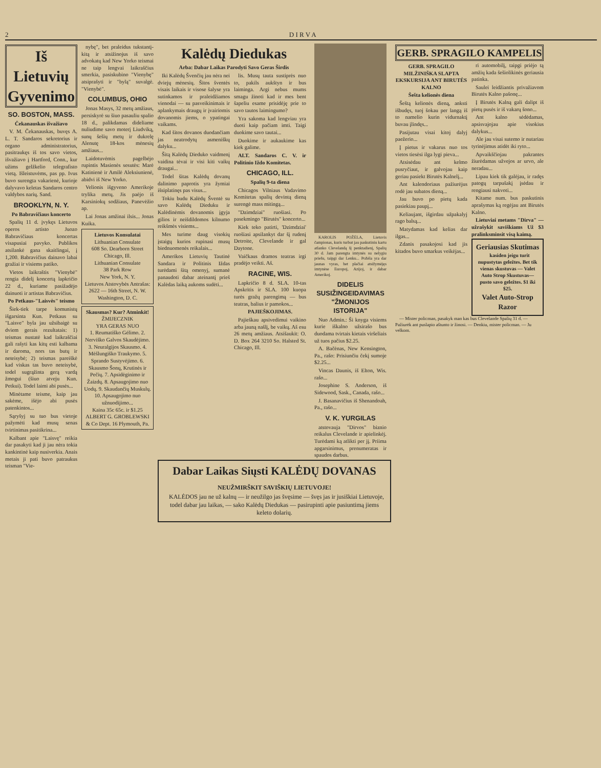2 D I R V A
Iš Lietuvių Gyvenimo
SO. BOSTON, MASS.
Čekanauskas išvažiavo
V. M. Čekanauskas, buvęs A. L. T. Sandaros sekretorius ir organo administratorius, pasitraukęs iš tos savo vietos, išvažiavo į Hartford, Conn., kur užims gelžkelio telegrafisto vietą. Išleistuvėms, pas pp. Ivus buvo surengta vakarienė, kurioje dalyvavo keletas Sandaros centro valdybos narių. Sand.
BROOKLYN, N. Y.
Po Babravičiaus koncerto
Spalių 11 d. įvykęs Lietuvos operos artisto Juozo Babravičiaus koncertas visapusiai pavyko. Publikos atsilankė gana skaitlingai, į 1,200. Babravičius dainavo labai gražiai ir visiems patiko.
Vietos laikraštis "Vienybė" rengia didelį koncertą lapkričio 22 d., kuriame pasižadėjo dainuoti ir artistas Babravičius.
Po Petkaus-"Laisvės" teismo
Šiek-tiek tarpe komunistų išgarsinta Kun. Petkaus su "Laisve" byla jau užsibaigė su dviem gerais rezultatais: 1) teismas nustatė kad laikraščiai gali rašyti kas kitų esti kalbama ir daroma, nors tas butų ir neteisybė; 2) teismas pareiškė kad viskas tas buvo neteisybė, todel sugrąžinta gerą vardą žmogui (šiuo atveju Kun. Petkui). Todel laimi abi pusės...
Minėtame teisme, kaip jau sakėme, išėjo abi pusės patenkintos...
Sąryšyj su tuo bus vietoje pažymėti kad musų senas tvirtinimas pasitikrina...
Kalbant apie "Laisvę" reikia dar pasakyti kad ji jau nėra tokia kankintinė kaip nusiverkia. Anais metais ji pati buvo patraukus teisman "Vie-
nybę", bet praleidus tukstantį-kitą ir atsižinojus iš savo advokatų kad New Yorko teismai ne taip lengvai laikraščius smerkia, pasiskubino "Vienybę" atsiprašyti ir "bylą" suvalgė. "Vienybė".
COLUMBUS, OHIO
Jonas Masys, 32 metų amžiaus, persiskyrė su šiuo pasauliu spalio 18 d., palikdamas dideliame nuliudime savo moterį Liudviką, sunų šešių metų ir dukrelę Alenutę 18-kos mėnesių amžiaus...
Laidotuvėmis pagelbėjo rupintis Masienės sesutės: Marė Katinienė ir Amilė Aleksiunienė, abidvi iš New Yorko.
Velionis išgyveno Amerikoje trylika metų. Jis paėjo iš Karsiniokų sodžiaus, Panevėžio ap.
Lai Jonas amžinai ilsis... Jonas Kuika.
Lietuvos Konsulatai
Lithuanian Consulate
608 So. Dearborn Street
Chicago, Ill.
Lithuanian Consulate
38 Park Row
New York, N. Y.
Lietuvos Atstovybės Antrašas:
2622 — 16th Street, N. W.
Washington, D. C.
Skausmas? Kur? Atminkit!
ŽMIJECZNIK
YRA GERAS NUO
1. Reumatiško Gėlimo. 2. Nerviško Galvos Skaudėjimo. 3. Neuralgijos Skausmo. 4. Mėšlungiško Traukymo. 5. Sprando Sustyvėjimo. 6. Skausmo Šonų, Krutinės ir Pečių. 7. Apsidėginimo ir Žaizdų. 8. Apsaugojimo nuo Uodų. 9. Skaudančių Muskulų. 10. Apsaugojimo nuo užnuodijimo...
Kaina 35c 65c. ir $1.25
ALBERT G. GROBLEWSKI & Co Dept. 16 Plymouth, Pa.
Kalėdų Diedukas
Arba: Dabar Laikas Parodyti Savo Geras Širdis
Iki Kalėdų Švenčių jau nėra nei dviejų mėnesių. Šitos šventės visais laikais ir visose šalyse yra sutinkamos ir praleidžiamos vienodai — su pasveikinimais ir aplankymais draugų ir įvairiomis dovanomis jiems, o ypatingai vaikams.
Kad šitos dovanos duodančiam jas neatrodytų asmeniškų dalyku...
Šitą Kalėdų Dieduko vaidmenį vaidina tėvai ir visi kiti vaikų draugai...
Todel šitas Kalėdų dovanų dalinimo paprotis yra žymiai išsiplatinęs pas visus...
Tokiu budu Kalėdų Šventė su savo Kalėdų Dieduku ir Kalėdinėmis dovanomis įgyja gilios ir neišdildomos kilnumo reikšmės visiems...
Mes turime daug visokių įstaigų kurios rupinasi musų biednuomenės reikalais...
Amerikos Lietuvių Tautinė Sandara ir Politinis Iždas turėdami šitą omenyj, sumanė panaudoti dabar ateinantį prieš Kalėdas laiką aukoms sudėti...
lis. Musų tauta sustiprės nuo to, pakils aukštyn ir bus laiminga. Argi nebus mums smagu žinoti kad ir mes bent šapeliu esame prisidėję prie to savo tautos laimingumo?
Yra sakoma kad lengviau yra duoti kaip pačiam imti. Taigi duokime savo tautai...
Duokime ir aukaukime kas kiek galime.
ALT. Sandaros C. V. ir Politinio Iždo Komitetas.
CHICAGO, ILL.
Spalių 9-ta diena
Chicagos Vilniaus Vadavimo Komitetas spalių devintą dieną surengė mass mitingą...
"Dzimdziai" ruošiasi. Po pasekmingo "Birutės" koncerto...
Kiek teko patirti, 'Dzimdziai' ruošiasi apsilankyt dar šį rudenį Detroite, Clevelande ir gal Daytone.
Vaičkaus dramos teatras irgi pradėjo veikti. Aš.
RACINE, WIS.
Lapkričio 8 d. SLA. 10-tas Apskritis ir SLA. 100 kuopa turės gražų parengimą — bus teatras, balius ir pamokos...
PAJIEŠKOJIMAS.
Pajieškau apsivedimui vaikino arba jauną našlį, be vaikų. Aš esu 26 metų amžiaus. Atsišaukit: O. D. Box 264 3210 So. Halsted St. Chicago, Ill.
KAROLIS POŽĖLA, Lietuvis čampionas, kuris turbut jau paskutiniu kartu atlanko Clevelandą šį penktadienį, Spalių 30 d. Jam parengta imtynės su nelygiu priešu, taipgi dar Lenku... Požėla yra dar jaunas vyras, bet plačiai atsižymėjęs imtynėse Europoj, Azijoj, ir dabar Amerikoj.
DIDELIS SUSIŽINGEIDAVIMAS "ŽMONIJOS ISTORIJA"
Nuo Admin.: Ši knyga visiems kurie iškalno užsirašo bus duodama tvirtais kietais viršeliais už tuos pačius $2.25.
A. Bačėnas, New Kensington, Pa., rašo: Prisiunčiu čekį sumoje $2.25...
Vincas Daunis, iš Elton, Wis. rašo...
Josephine S. Anderson, iš Sidewood, Sask., Canada, rašo...
J. Basanavičius iš Shenandoah, Pa., rašo...
V. K. YURGILAS
atstovauja "Dirvos" biznio reikalus Clevelande ir apielinkėj. Turėdami ką atlikti per jį. Priima apgarsinimus, prenumeratas ir spaudos darbus.
Dabar Laikas Siųsti KALĖDŲ DOVANAS NEUŽMIRŠKIT SAVIŠKIŲ LIETUVOJE!
KALĖDOS jau ne už kalnų — ir neužilgo jas švęsime — švęs jas ir jusiškiai Lietuvoje, todel dabar jau laikas, — sako Kalėdų Diedukas — pasirupinti apie pasiuntimą jiems keleto dolarių.
GERB. SPRAGILO KAMPELIS
GERB. SPRAGILO MILŽINIŠKA SLAPTA EKSKURSIJA ANT BIRUTĖS KALNO
Šešta kelionės diena
Šeštą kelionės dieną, anksti išbudęs, tuoj šokau per langą iš to namelio kurin vidurnaktį buvau įlindęs...
Pasijutau visai kitoj dalyj paežerio...
Į pietus ir vakarus nuo tos vietos tiesėsi ilga lygi pieva...
Atsisėdau ant kelmo pusryčiaut, ir galvojau kaip geriau pasiekt Birutės Kalnelį...
Ant kalendoriaus pažiurėjus rodė jau subatos dieną...
Jau buvo po pietų kada pasiekiau paupį...
Keliaujant, išgirdau užpakalyj rago balsą...
Matydamas kad kelias dar ilgas...
Zdanis pasakojosi kad jis kitados buvo smarkus veikėjas...
ri automobilį, taipgi priėjo tą amžių kada šešiolikinės geriausia patinka.
Saulei leidžiantis privažiavom Birutės Kalno pašonę...
Į Birutės Kalną gali dalipt iš pietų pusės ir iš vakarų šono...
Ant kalno sėdėdamas, apsisvajojau apie visokius dalykus...
Ale jau visai sutemo ir nutariau tyrinėjimus atidėt iki ryto...
Apvaikščiojau pakrantes žiurėdamas užvejos ar urvo, ale neradau...
Lipau kiek tik galėjau, ir radęs patogų tarpušakį įsėdau ir rengiausi nakvoti...
Kitame num. bus paskutinis aprašymas ką regėjau ant Birutės Kalno.
Lietuviai metams "Dirva" — užrašykit saviškiams Už $3 pralinksminsit visą kaimą.
Geriausias Skutimas
kasiden jeigu turit nupustytas geležtes. Bet tik vienas skustuvas — Valet Auto Strop Skustuvas—pusto savo geležtes. $1 iki $25.
Valet Auto-Strop Razor
— Mister policman, pasakyk man kas bus Clevelande Spalių 31 d. — Pažiurėk ant puslapio aštunto ir žinosi. — Denkiu, mister policman. — Ju velkom.